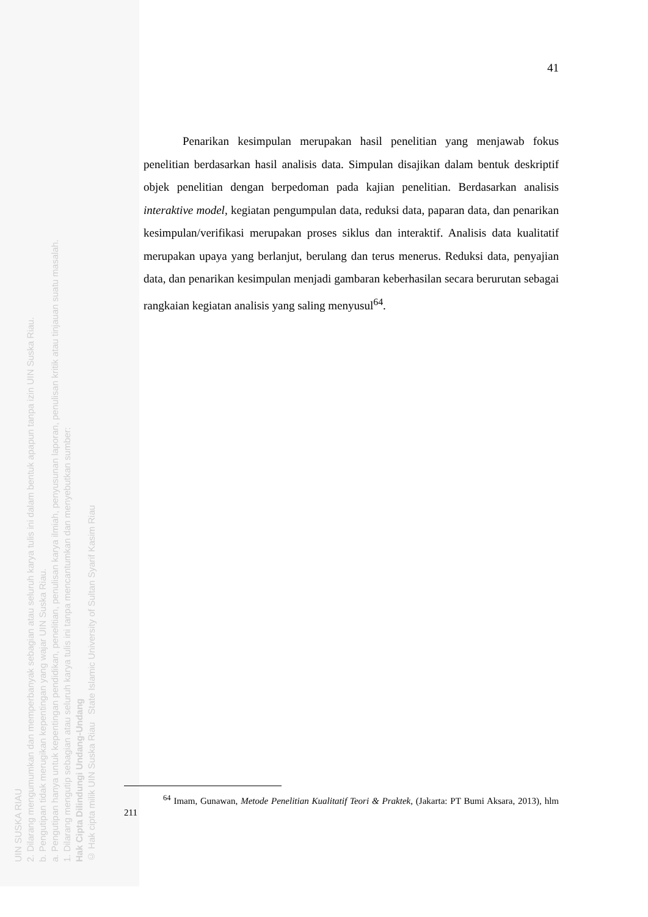UIN SUSKA RIAU
2. Dilarang mengumumkan dan memperbanyak sebagian atau seluruh karya tulis ini dalam bentuk apapun tanpa izin UIN Suska Riau.
b. Pengutipan tidak merugikan kepentingan yang wajar UIN Suska Riau.
a. Pengutipan hanya untuk kepentingan pendidikan, penelitian, penulisan karya ilmiah, penyusunan laporan, penulisan kritik atau tinjauan suatu masalah.
1. Dilarang mengutip sebagian atau seluruh karya tulis ini tanpa mencantumkan dan menyebutkan sumber:
Hak Cipta Dilindungi Undang-Undang
© Hak cipta milik UIN Suska Riau State Islamic University of Sultan Syarif Kasim Riau
41
Penarikan kesimpulan merupakan hasil penelitian yang menjawab fokus penelitian berdasarkan hasil analisis data. Simpulan disajikan dalam bentuk deskriptif objek penelitian dengan berpedoman pada kajian penelitian. Berdasarkan analisis interaktive model, kegiatan pengumpulan data, reduksi data, paparan data, dan penarikan kesimpulan/verifikasi merupakan proses siklus dan interaktif. Analisis data kualitatif merupakan upaya yang berlanjut, berulang dan terus menerus. Reduksi data, penyajian data, dan penarikan kesimpulan menjadi gambaran keberhasilan secara berurutan sebagai rangkaian kegiatan analisis yang saling menyusul<sup>64</sup>.
<sup>64</sup> Imam, Gunawan, Metode Penelitian Kualitatif Teori & Praktek, (Jakarta: PT Bumi Aksara, 2013), hlm 211